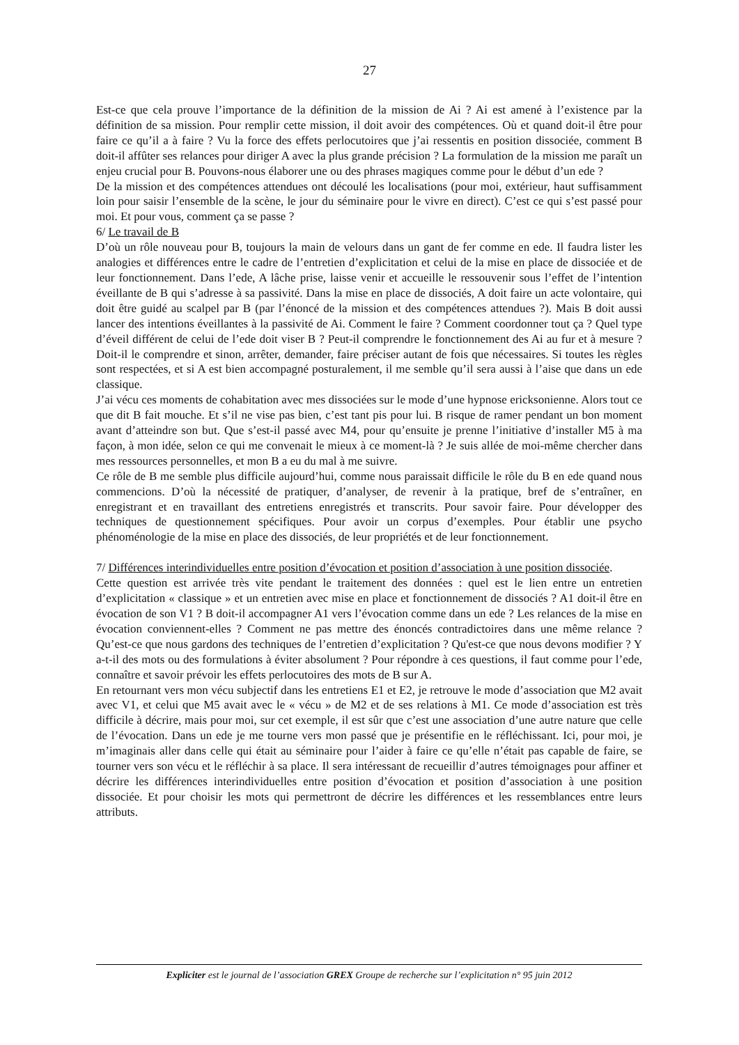27
Est-ce que cela prouve l’importance de la définition de la mission de Ai ? Ai est amené à l’existence par la définition de sa mission. Pour remplir cette mission, il doit avoir des compétences. Où et quand doit-il être pour faire ce qu’il a à faire ? Vu la force des effets perlocutoires que j’ai ressentis en position dissociée, comment B doit-il affûter ses relances pour diriger A avec la plus grande précision ? La formulation de la mission me paraît un enjeu crucial pour B. Pouvons-nous élaborer une ou des phrases magiques comme pour le début d’un ede ?
De la mission et des compétences attendues ont découlé les localisations (pour moi, extérieur, haut suffisamment loin pour saisir l’ensemble de la scène, le jour du séminaire pour le vivre en direct). C’est ce qui s’est passé pour moi. Et pour vous, comment ça se passe ?
6/ Le travail de B
D’où un rôle nouveau pour B, toujours la main de velours dans un gant de fer comme en ede. Il faudra lister les analogies et différences entre le cadre de l’entretien d’explicitation et celui de la mise en place de dissociée et de leur fonctionnement. Dans l’ede, A lâche prise, laisse venir et accueille le ressouvenir sous l’effet de l’intention éveillante de B qui s’adresse à sa passivité. Dans la mise en place de dissociés, A doit faire un acte volontaire, qui doit être guidé au scalpel par B (par l’énoncé de la mission et des compétences attendues ?). Mais B doit aussi lancer des intentions éveillantes à la passivité de Ai. Comment le faire ? Comment coordonner tout ça ? Quel type d’éveil différent de celui de l’ede doit viser B ? Peut-il comprendre le fonctionnement des Ai au fur et à mesure ? Doit-il le comprendre et sinon, arrêter, demander, faire préciser autant de fois que nécessaires. Si toutes les règles sont respectées, et si A est bien accompagné posturalement, il me semble qu’il sera aussi à l’aise que dans un ede classique.
J’ai vécu ces moments de cohabitation avec mes dissociées sur le mode d’une hypnose ericksonienne. Alors tout ce que dit B fait mouche. Et s’il ne vise pas bien, c’est tant pis pour lui. B risque de ramer pendant un bon moment avant d’atteindre son but. Que s’est-il passé avec M4, pour qu’ensuite je prenne l’initiative d’installer M5 à ma façon, à mon idée, selon ce qui me convenait le mieux à ce moment-là ? Je suis allée de moi-même chercher dans mes ressources personnelles, et mon B a eu du mal à me suivre.
Ce rôle de B me semble plus difficile aujourd’hui, comme nous paraissait difficile le rôle du B en ede quand nous commencions. D’où la nécessité de pratiquer, d’analyser, de revenir à la pratique, bref de s’entraîner, en enregistrant et en travaillant des entretiens enregistrés et transcrits. Pour savoir faire. Pour développer des techniques de questionnement spécifiques. Pour avoir un corpus d’exemples. Pour établir une psycho phénoménologie de la mise en place des dissociés, de leur propriétés et de leur fonctionnement.
7/ Différences interindividuelles entre position d’évocation et position d’association à une position dissociée.
Cette question est arrivée très vite pendant le traitement des données : quel est le lien entre un entretien d’explicitation « classique » et un entretien avec mise en place et fonctionnement de dissociés ? A1 doit-il être en évocation de son V1 ? B doit-il accompagner A1 vers l’évocation comme dans un ede ? Les relances de la mise en évocation conviennent-elles ? Comment ne pas mettre des énoncés contradictoires dans une même relance ? Qu’est-ce que nous gardons des techniques de l’entretien d’explicitation ? Qu'est-ce que nous devons modifier ? Y a-t-il des mots ou des formulations à éviter absolument ? Pour répondre à ces questions, il faut comme pour l’ede, connaître et savoir prévoir les effets perlocutoires des mots de B sur A.
En retournant vers mon vécu subjectif dans les entretiens E1 et E2, je retrouve le mode d’association que M2 avait avec V1, et celui que M5 avait avec le « vécu » de M2 et de ses relations à M1. Ce mode d’association est très difficile à décrire, mais pour moi, sur cet exemple, il est sûr que c’est une association d’une autre nature que celle de l’évocation. Dans un ede je me tourne vers mon passé que je présentifie en le réfléchissant. Ici, pour moi, je m’imaginais aller dans celle qui était au séminaire pour l’aider à faire ce qu’elle n’était pas capable de faire, se tourner vers son vécu et le réfléchir à sa place. Il sera intéressant de recueillir d’autres témoignages pour affiner et décrire les différences interindividuelles entre position d’évocation et position d’association à une position dissociée. Et pour choisir les mots qui permettront de décrire les différences et les ressemblances entre leurs attributs.
Expliciter est le journal de l’association GREX Groupe de recherche sur l’explicitation n° 95 juin 2012